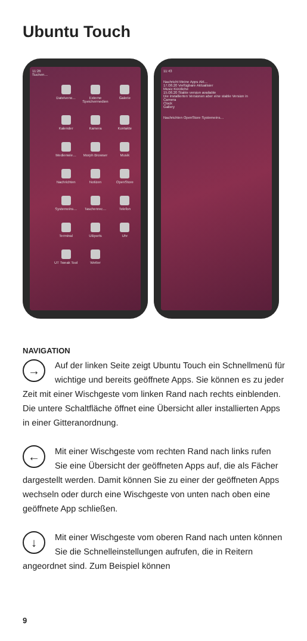Ubuntu Touch
11:26
Suchen…
Dateiverw…
Externe Speichermedien
Galerie
Kalender
Kamera
Kontakte
Medienwie…
Morph Browser
Musik
Nachrichten
Notizen
OpenStore
Systemeins…
Taschenrec…
Telefon
Terminal
UBports
Uhr
UT Tweak Tool
Wetter
11:43
Nachricht Meine Apps Akt…
17.08.20 Verfügbare Aktualisier
Music Kürzliche
15.08.20 Stable version available
Die installierten Versionen aber eine stable Version in
Camera
Clock
Gallery
Nachrichten OpenStore Systemeins…
NAVIGATION
→ Auf der linken Seite zeigt Ubuntu Touch ein Schnellmenü für wichtige und bereits geöffnete Apps. Sie können es zu jeder Zeit mit einer Wischgeste vom linken Rand nach rechts einblenden. Die untere Schaltfläche öffnet eine Übersicht aller installierten Apps in einer Gitteranordnung.
← Mit einer Wischgeste vom rechten Rand nach links rufen Sie eine Übersicht der geöffneten Apps auf, die als Fächer dargestellt werden. Damit können Sie zu einer der geöffneten Apps wechseln oder durch eine Wischgeste von unten nach oben eine geöffnete App schließen.
↓ Mit einer Wischgeste vom oberen Rand nach unten können Sie die Schnelleinstellungen aufrufen, die in Reitern angeordnet sind. Zum Beispiel können
9